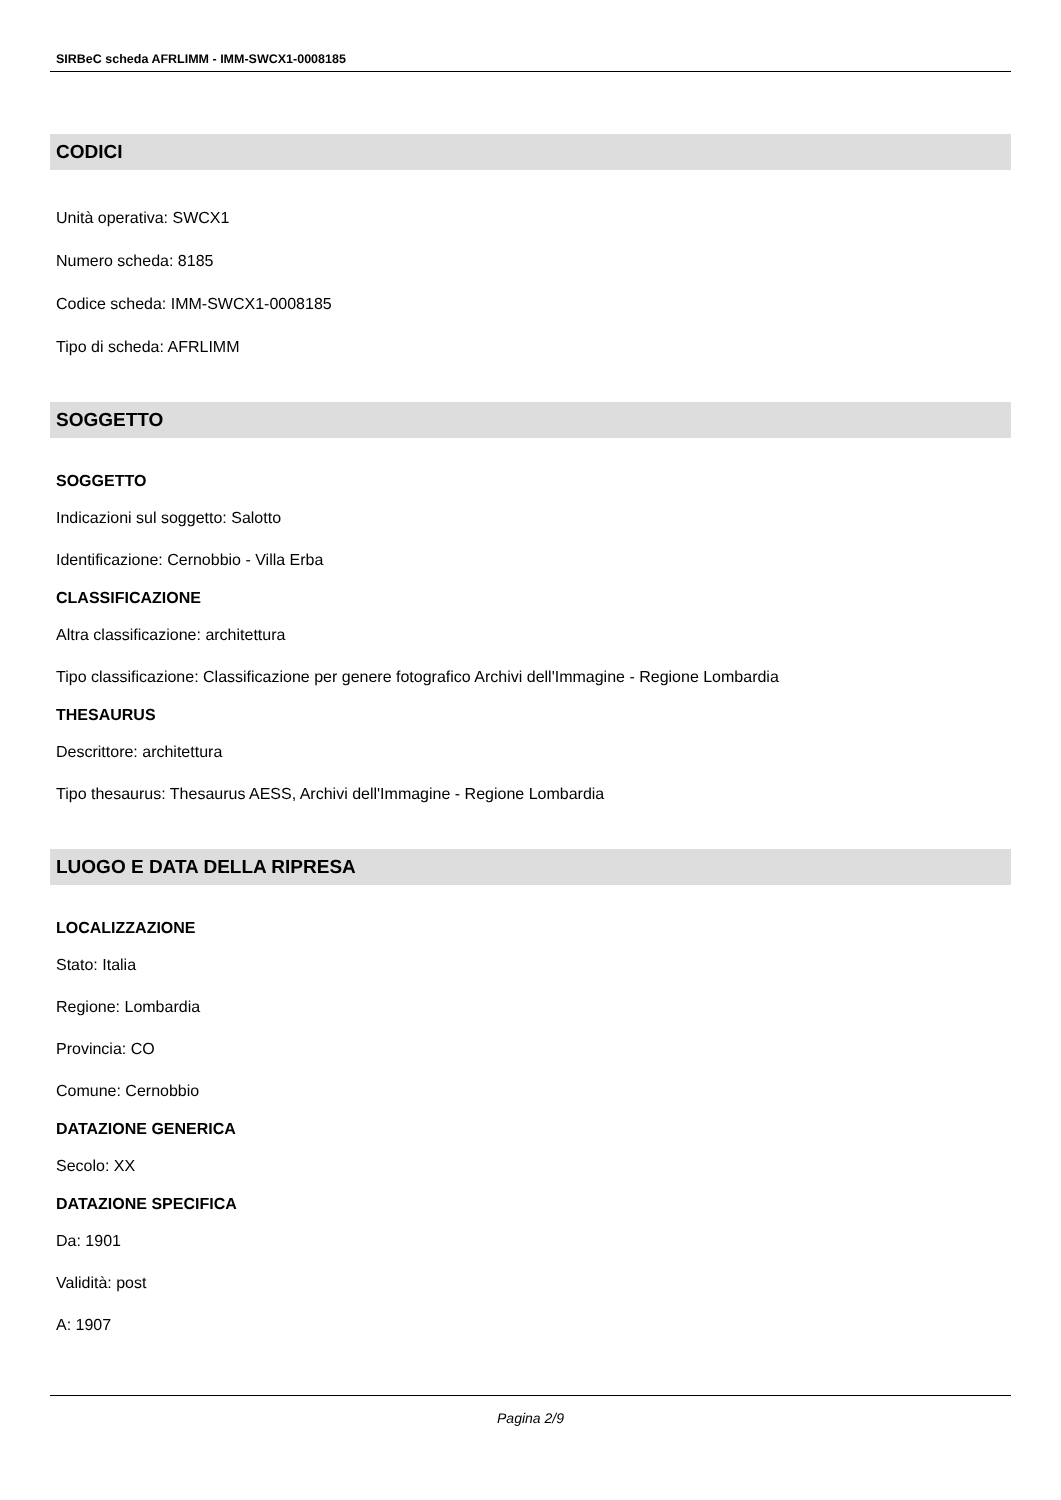SIRBeC scheda AFRLIMM - IMM-SWCX1-0008185
CODICI
Unità operativa: SWCX1
Numero scheda: 8185
Codice scheda: IMM-SWCX1-0008185
Tipo di scheda: AFRLIMM
SOGGETTO
SOGGETTO
Indicazioni sul soggetto: Salotto
Identificazione: Cernobbio - Villa Erba
CLASSIFICAZIONE
Altra classificazione: architettura
Tipo classificazione: Classificazione per genere fotografico Archivi dell'Immagine - Regione Lombardia
THESAURUS
Descrittore: architettura
Tipo thesaurus: Thesaurus AESS, Archivi dell'Immagine - Regione Lombardia
LUOGO E DATA DELLA RIPRESA
LOCALIZZAZIONE
Stato: Italia
Regione: Lombardia
Provincia: CO
Comune: Cernobbio
DATAZIONE GENERICA
Secolo: XX
DATAZIONE SPECIFICA
Da: 1901
Validità: post
A: 1907
Pagina 2/9